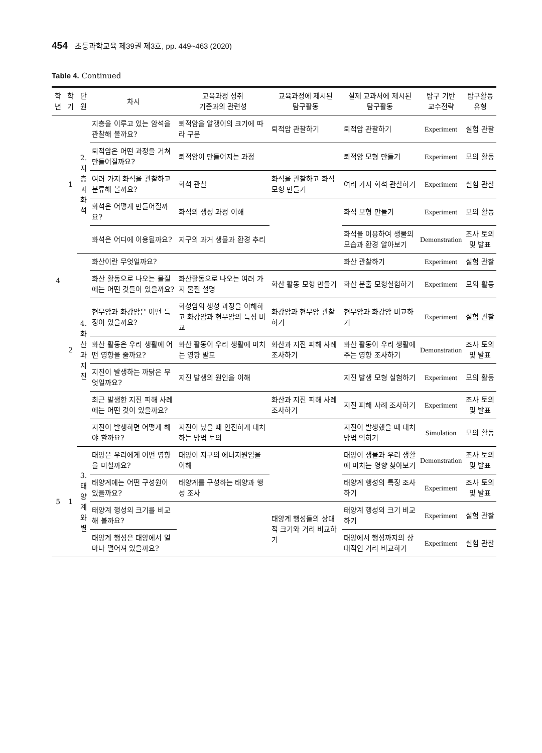454 초등과학교육 제39권 제3호, pp. 449~463 (2020)
Table 4. Continued
| 학년 | 학기 | 단원 | 차시 | 교육과정 성취 기준과의 관련성 | 교육과정에 제시된 탐구활동 | 실제 교과서에 제시된 탐구활동 | 탐구 기반 교수전략 | 탐구활동유형 |
| --- | --- | --- | --- | --- | --- | --- | --- | --- |
| 4 | 1 | 2. 지층과 화석 | 지층을 이루고 있는 암석을 관찰해 볼까요? | 퇴적암을 알갱이의 크기에 따라 구분 | 퇴적암 관찰하기 | 퇴적암 관찰하기 | Experiment | 실험 관찰 |
| | | | 퇴적암은 어떤 과정을 거쳐 만들어질까요? | 퇴적암이 만들어지는 과정 | | 퇴적암 모형 만들기 | Experiment | 모의 활동 |
| | | | 여러 가지 화석을 관찰하고 분류해 볼까요? | 화석 관찰 | 화석을 관찰하고 화석 모형 만들기 | 여러 가지 화석 관찰하기 | Experiment | 실험 관찰 |
| | | | 화석은 어떻게 만들어질까요? | 화석의 생성 과정 이해 | | 화석 모형 만들기 | Experiment | 모의 활동 |
| | | | 화석은 어디에 이용될까요? | 지구의 과거 생물과 환경 추리 | | 화석을 이용하여 생물의 모습과 환경 알아보기 | Demonstration | 조사 토의 및 발표 |
| | 2 | 4. 화산과 지진 | 화산이란 무엇일까요? | | | 화산 관찰하기 | Experiment | 실험 관찰 |
| | | | 화산 활동으로 나오는 물질에는 어떤 것들이 있을까요? | 화산활동으로 나오는 여러 가지 물질 설명 | 화산 활동 모형 만들기 | 화산 분출 모형실험하기 | Experiment | 모의 활동 |
| | | | 현무암과 화강암은 어떤 특징이 있을까요? | 화성암의 생성 과정을 이해하고 화강암과 현무암의 특징 비교 | 화강암과 현무암 관찰하기 | 현무암과 화강암 비교하기 | Experiment | 실험 관찰 |
| | | | 화산 활동은 우리 생활에 어떤 영향을 줄까요? | 화산 활동이 우리 생활에 미치는 영향 발표 | 화산과 지진 피해 사례 조사하기 | 화산 활동이 우리 생활에 주는 영향 조사하기 | Demonstration | 조사 토의 및 발표 |
| | | | 지진이 발생하는 까닭은 무엇일까요? | 지진 발생의 원인을 이해 | | 지진 발생 모형 실험하기 | Experiment | 모의 활동 |
| | | | 최근 발생한 지진 피해 사례에는 어떤 것이 있을까요? | | 화산과 지진 피해 사례 조사하기 | 지진 피해 사례 조사하기 | Experiment | 조사 토의 및 발표 |
| | | | 지진이 발생하면 어떻게 해야 할까요? | 지진이 났을 때 안전하게 대처하는 방법 토의 | | 지진이 발생했을 때 대처 방법 익히기 | Simulation | 모의 활동 |
| 5 | 1 | 3. 태양계와 별 | 태양은 우리에게 어떤 영향을 미칠까요? | 태양이 지구의 에너지원임을 이해 | | 태양이 생물과 우리 생활에 미치는 영향 찾아보기 | Demonstration | 조사 토의 및 발표 |
| | | | 태양계에는 어떤 구성원이 있을까요? | 태양계를 구성하는 태양과 행성 조사 | | 태양계 행성의 특징 조사하기 | Experiment | 조사 토의 및 발표 |
| | | | 태양계 행성의 크기를 비교해 볼까요? | | 태양계 행성들의 상대적 크기와 거리 비교하기 | 태양계 행성의 크기 비교하기 | Experiment | 실험 관찰 |
| | | | 태양계 행성은 태양에서 얼마나 떨어져 있을까요? | | | 태양에서 행성까지의 상대적인 거리 비교하기 | Experiment | 실험 관찰 |